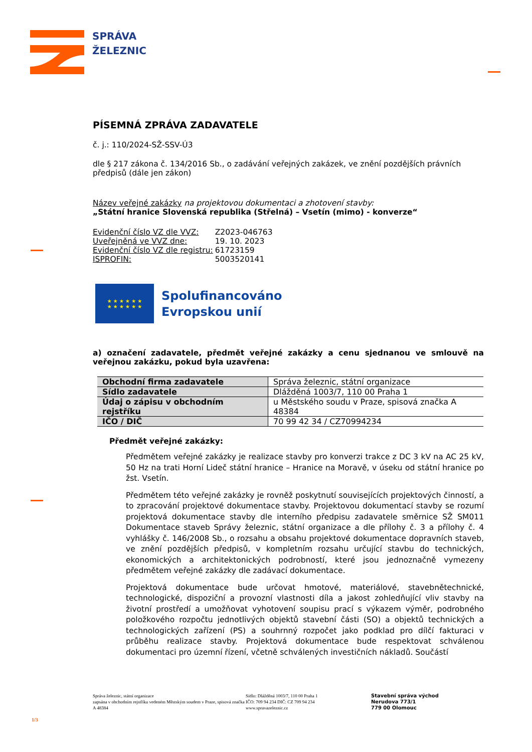SPRÁVA
ŽELEZNIC
PÍSEMNÁ ZPRÁVA ZADAVATELE
č. j.: 110/2024-SŽ-SSV-Ú3
dle § 217 zákona č. 134/2016 Sb., o zadávání veřejných zakázek, ve znění pozdějších právních předpisů (dále jen zákon)
Název veřejné zakázky na projektovou dokumentaci a zhotovení stavby:
„Státní hranice Slovenská republika (Střelná) – Vsetín (mimo) - konverze“
| Evidenční číslo VZ dle VVZ: | Z2023-046763 |
| Uveřejněná ve VVZ dne: | 19. 10. 2023 |
| Evidenční číslo VZ dle registru: | 61723159 |
| ISPROFIN: | 5003520141 |
★ ★ ★ ★ ★ ★
★ ★ ★ ★ ★ ★
Spolufinancováno
Evropskou unií
a) označení zadavatele, předmět veřejné zakázky a cenu sjednanou ve smlouvě na veřejnou zakázku, pokud byla uzavřena:
| Obchodní firma zadavatele | Správa železnic, státní organizace |
| Sídlo zadavatele | Dlážděná 1003/7, 110 00 Praha 1 |
| Údaj o zápisu v obchodním rejstříku | u Městského soudu v Praze, spisová značka A 48384 |
| IČO / DIČ | 70 99 42 34 / CZ70994234 |
Předmět veřejné zakázky:
Předmětem veřejné zakázky je realizace stavby pro konverzi trakce z DC 3 kV na AC 25 kV, 50 Hz na trati Horní Lideč státní hranice – Hranice na Moravě, v úseku od státní hranice po žst. Vsetín.
Předmětem této veřejné zakázky je rovněž poskytnutí souvisejících projektových činností, a to zpracování projektové dokumentace stavby. Projektovou dokumentací stavby se rozumí projektová dokumentace stavby dle interního předpisu zadavatele směrnice SŽ SM011 Dokumentace staveb Správy železnic, státní organizace a dle přílohy č. 3 a přílohy č. 4 vyhlášky č. 146/2008 Sb., o rozsahu a obsahu projektové dokumentace dopravních staveb, ve znění pozdějších předpisů, v kompletním rozsahu určující stavbu do technických, ekonomických a architektonických podrobností, které jsou jednoznačně vymezeny předmětem veřejné zakázky dle zadávací dokumentace.
Projektová dokumentace bude určovat hmotové, materiálové, stavebnětechnické, technologické, dispoziční a provozní vlastnosti díla a jakost zohledňující vliv stavby na životní prostředí a umožňovat vyhotovení soupisu prací s výkazem výměr, podrobného položkového rozpočtu jednotlivých objektů stavební části (SO) a objektů technických a technologických zařízení (PS) a souhrnný rozpočet jako podklad pro dílčí fakturaci v průběhu realizace stavby. Projektová dokumentace bude respektovat schválenou dokumentaci pro územní řízení, včetně schválených investičních nákladů. Součástí
Správa železnic, státní organizace
zapsána v obchodním rejstříku vedeném Městským soudem v Praze, spisová značka A 48384
Sídlo: Dlážděná 1003/7, 110 00 Praha 1
IČO: 709 94 234 DIČ: CZ 709 94 234
www.spravazeleznic.cz
Stavební správa východ
Nerudova 773/1
779 00 Olomouc
1/3